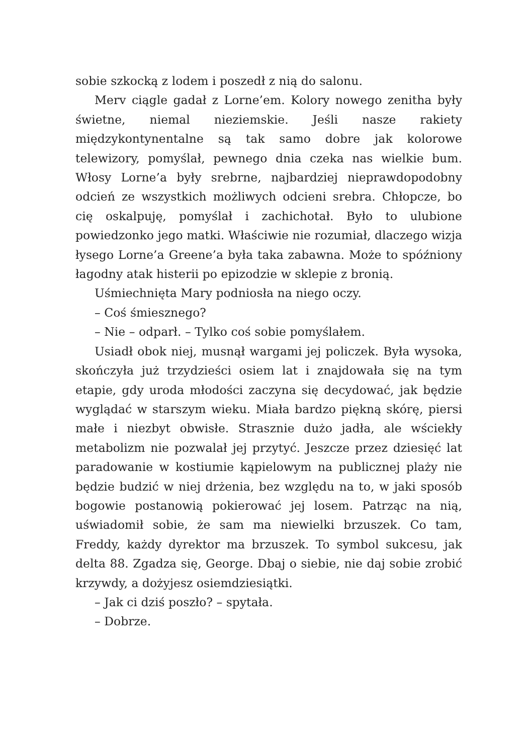sobie szkocką z lodem i poszedł z nią do salonu.
Merv ciągle gadał z Lorne’em. Kolory nowego zenitha były świetne, niemal nieziemskie. Jeśli nasze rakiety międzykontynentalne są tak samo dobre jak kolorowe telewizory, pomyślał, pewnego dnia czeka nas wielkie bum. Włosy Lorne’a były srebrne, najbardziej nieprawdopodobny odcień ze wszystkich możliwych odcieni srebra. Chłopcze, bo cię oskalpuję, pomyślał i zachichotał. Było to ulubione powiedzonko jego matki. Właściwie nie rozumiał, dlaczego wizja łysego Lorne’a Greene’a była taka zabawna. Może to spóźniony łagodny atak histerii po epizodzie w sklepie z bronią.
Uśmiechnięta Mary podniosła na niego oczy.
– Coś śmiesznego?
– Nie – odparł. – Tylko coś sobie pomyślałem.
Usiadł obok niej, musnął wargami jej policzek. Była wysoka, skończyła już trzydzieści osiem lat i znajdowała się na tym etapie, gdy uroda młodości zaczyna się decydować, jak będzie wyglądać w starszym wieku. Miała bardzo piękną skórę, piersi małe i niezbyt obwisłe. Strasznie dużo jadła, ale wściekły metabolizm nie pozwalał jej przytyć. Jeszcze przez dziesięć lat paradowanie w kostiumie kąpielowym na publicznej plaży nie będzie budzić w niej drżenia, bez względu na to, w jaki sposób bogowie postanowią pokierować jej losem. Patrząc na nią, uświadomił sobie, że sam ma niewielki brzuszek. Co tam, Freddy, każdy dyrektor ma brzuszek. To symbol sukcesu, jak delta 88. Zgadza się, George. Dbaj o siebie, nie daj sobie zrobić krzywdy, a dożyjesz osiemdziesiątki.
– Jak ci dziś poszło? – spytała.
– Dobrze.